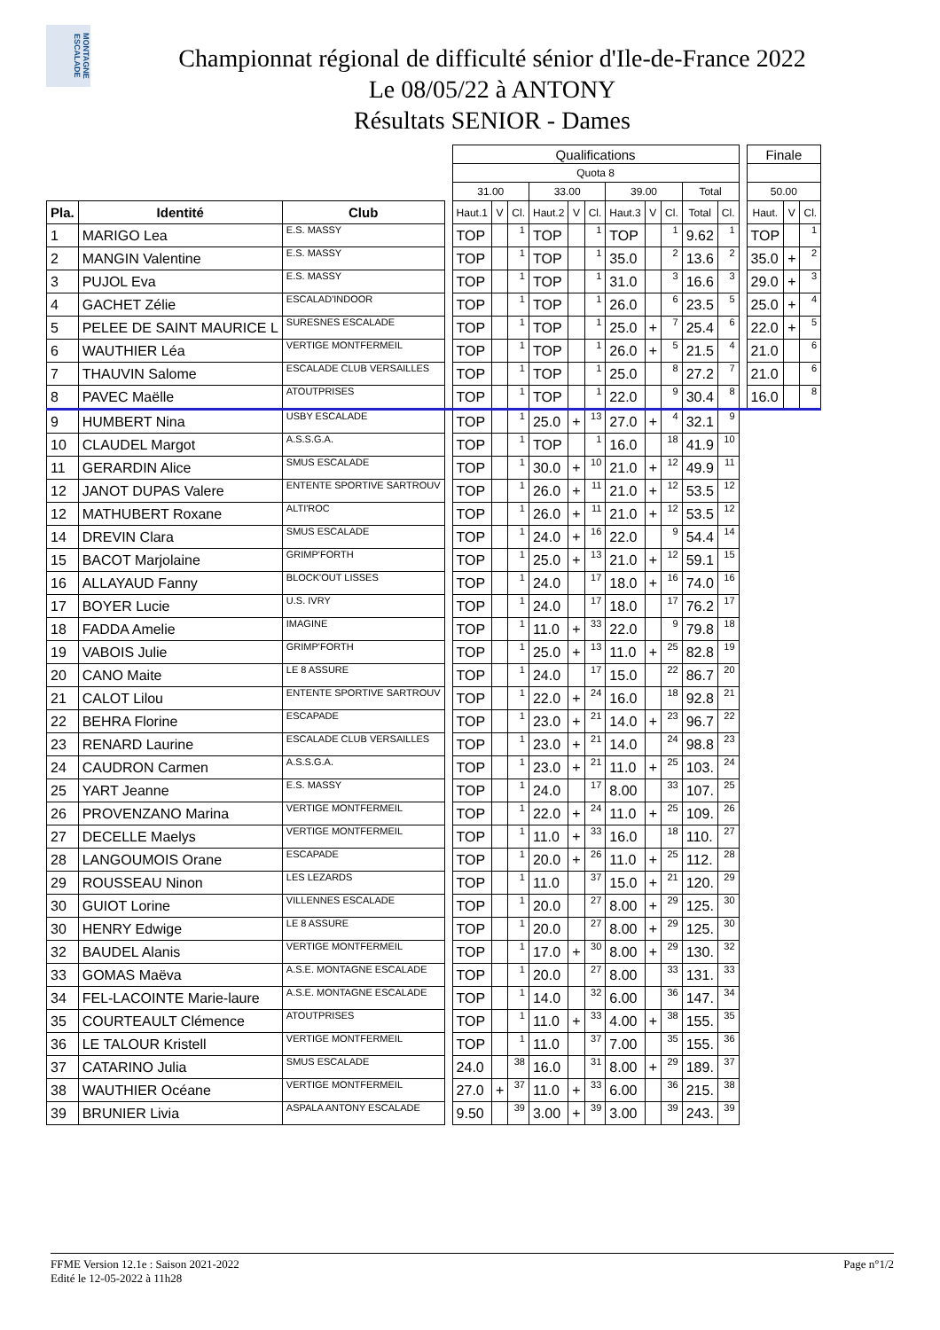MONTAGNE ESCALADE
Championnat régional de difficulté sénior d'Ile-de-France 2022
Le 08/05/22 à ANTONY
Résultats SENIOR - Dames
| | | | | Qualifications | | | | | | | | | | | | Finale | | |
| | | | | Quota 8 | | | | | | | | | | | | | | |
| | | | | 31.00 | | | 33.00 | | | 39.00 | | | Total | | | 50.00 | | |
| Pla. | Identité | Club | | Haut.1 | V | Cl. | Haut.2 | V | Cl. | Haut.3 | V | Cl. | Total | Cl. | | Haut. | V | Cl. |
| 1 | MARIGO Lea | E.S. MASSY | | TOP | | 1 | TOP | | 1 | TOP | | 1 | 9.62 | 1 | | TOP | | 1 |
| 2 | MANGIN Valentine | E.S. MASSY | | TOP | | 1 | TOP | | 1 | 35.0 | | 2 | 13.6 | 2 | | 35.0 | + | 2 |
| 3 | PUJOL Eva | E.S. MASSY | | TOP | | 1 | TOP | | 1 | 31.0 | | 3 | 16.6 | 3 | | 29.0 | + | 3 |
| 4 | GACHET Zélie | ESCALAD'INDOOR | | TOP | | 1 | TOP | | 1 | 26.0 | | 6 | 23.5 | 5 | | 25.0 | + | 4 |
| 5 | PELEE DE SAINT MAURICE L | SURESNES ESCALADE | | TOP | | 1 | TOP | | 1 | 25.0 | + | 7 | 25.4 | 6 | | 22.0 | + | 5 |
| 6 | WAUTHIER Léa | VERTIGE MONTFERMEIL | | TOP | | 1 | TOP | | 1 | 26.0 | + | 5 | 21.5 | 4 | | 21.0 | | 6 |
| 7 | THAUVIN Salome | ESCALADE CLUB VERSAILLES | | TOP | | 1 | TOP | | 1 | 25.0 | | 8 | 27.2 | 7 | | 21.0 | | 6 |
| 8 | PAVEC Maëlle | ATOUTPRISES | | TOP | | 1 | TOP | | 1 | 22.0 | | 9 | 30.4 | 8 | | 16.0 | | 8 |
| 9 | HUMBERT Nina | USBY ESCALADE | | TOP | | 1 | 25.0 | + | 13 | 27.0 | + | 4 | 32.1 | 9 | | | | |
| 10 | CLAUDEL Margot | A.S.S.G.A. | | TOP | | 1 | TOP | | 1 | 16.0 | | 18 | 41.9 | 10 | | | | |
| 11 | GERARDIN Alice | SMUS ESCALADE | | TOP | | 1 | 30.0 | + | 10 | 21.0 | + | 12 | 49.9 | 11 | | | | |
| 12 | JANOT DUPAS Valere | ENTENTE SPORTIVE SARTROUV | | TOP | | 1 | 26.0 | + | 11 | 21.0 | + | 12 | 53.5 | 12 | | | | |
| 12 | MATHUBERT Roxane | ALTI'ROC | | TOP | | 1 | 26.0 | + | 11 | 21.0 | + | 12 | 53.5 | 12 | | | | |
| 14 | DREVIN Clara | SMUS ESCALADE | | TOP | | 1 | 24.0 | + | 16 | 22.0 | | 9 | 54.4 | 14 | | | | |
| 15 | BACOT Marjolaine | GRIMP'FORTH | | TOP | | 1 | 25.0 | + | 13 | 21.0 | + | 12 | 59.1 | 15 | | | | |
| 16 | ALLAYAUD Fanny | BLOCK'OUT LISSES | | TOP | | 1 | 24.0 | | 17 | 18.0 | + | 16 | 74.0 | 16 | | | | |
| 17 | BOYER Lucie | U.S. IVRY | | TOP | | 1 | 24.0 | | 17 | 18.0 | | 17 | 76.2 | 17 | | | | |
| 18 | FADDA Amelie | IMAGINE | | TOP | | 1 | 11.0 | + | 33 | 22.0 | | 9 | 79.8 | 18 | | | | |
| 19 | VABOIS Julie | GRIMP'FORTH | | TOP | | 1 | 25.0 | + | 13 | 11.0 | + | 25 | 82.8 | 19 | | | | |
| 20 | CANO Maite | LE 8 ASSURE | | TOP | | 1 | 24.0 | | 17 | 15.0 | | 22 | 86.7 | 20 | | | | |
| 21 | CALOT Lilou | ENTENTE SPORTIVE SARTROUV | | TOP | | 1 | 22.0 | + | 24 | 16.0 | | 18 | 92.8 | 21 | | | | |
| 22 | BEHRA Florine | ESCAPADE | | TOP | | 1 | 23.0 | + | 21 | 14.0 | + | 23 | 96.7 | 22 | | | | |
| 23 | RENARD Laurine | ESCALADE CLUB VERSAILLES | | TOP | | 1 | 23.0 | + | 21 | 14.0 | | 24 | 98.8 | 23 | | | | |
| 24 | CAUDRON Carmen | A.S.S.G.A. | | TOP | | 1 | 23.0 | + | 21 | 11.0 | + | 25 | 103. | 24 | | | | |
| 25 | YART Jeanne | E.S. MASSY | | TOP | | 1 | 24.0 | | 17 | 8.00 | | 33 | 107. | 25 | | | | |
| 26 | PROVENZANO Marina | VERTIGE MONTFERMEIL | | TOP | | 1 | 22.0 | + | 24 | 11.0 | + | 25 | 109. | 26 | | | | |
| 27 | DECELLE Maelys | VERTIGE MONTFERMEIL | | TOP | | 1 | 11.0 | + | 33 | 16.0 | | 18 | 110. | 27 | | | | |
| 28 | LANGOUMOIS Orane | ESCAPADE | | TOP | | 1 | 20.0 | + | 26 | 11.0 | + | 25 | 112. | 28 | | | | |
| 29 | ROUSSEAU Ninon | LES LEZARDS | | TOP | | 1 | 11.0 | | 37 | 15.0 | + | 21 | 120. | 29 | | | | |
| 30 | GUIOT Lorine | VILLENNES ESCALADE | | TOP | | 1 | 20.0 | | 27 | 8.00 | + | 29 | 125. | 30 | | | | |
| 30 | HENRY Edwige | LE 8 ASSURE | | TOP | | 1 | 20.0 | | 27 | 8.00 | + | 29 | 125. | 30 | | | | |
| 32 | BAUDEL Alanis | VERTIGE MONTFERMEIL | | TOP | | 1 | 17.0 | + | 30 | 8.00 | + | 29 | 130. | 32 | | | | |
| 33 | GOMAS Maëva | A.S.E. MONTAGNE ESCALADE | | TOP | | 1 | 20.0 | | 27 | 8.00 | | 33 | 131. | 33 | | | | |
| 34 | FEL-LACOINTE Marie-laure | A.S.E. MONTAGNE ESCALADE | | TOP | | 1 | 14.0 | | 32 | 6.00 | | 36 | 147. | 34 | | | | |
| 35 | COURTEAULT Clémence | ATOUTPRISES | | TOP | | 1 | 11.0 | + | 33 | 4.00 | + | 38 | 155. | 35 | | | | |
| 36 | LE TALOUR Kristell | VERTIGE MONTFERMEIL | | TOP | | 1 | 11.0 | | 37 | 7.00 | | 35 | 155. | 36 | | | | |
| 37 | CATARINO Julia | SMUS ESCALADE | | 24.0 | | 38 | 16.0 | | 31 | 8.00 | + | 29 | 189. | 37 | | | | |
| 38 | WAUTHIER Océane | VERTIGE MONTFERMEIL | | 27.0 | + | 37 | 11.0 | + | 33 | 6.00 | | 36 | 215. | 38 | | | | |
| 39 | BRUNIER Livia | ASPALA ANTONY ESCALADE | | 9.50 | | 39 | 3.00 | + | 39 | 3.00 | | 39 | 243. | 39 | | | | |
Page n°1/2 FFME Version 12.1e : Saison 2021-2022
Edité le 12-05-2022 à 11h28